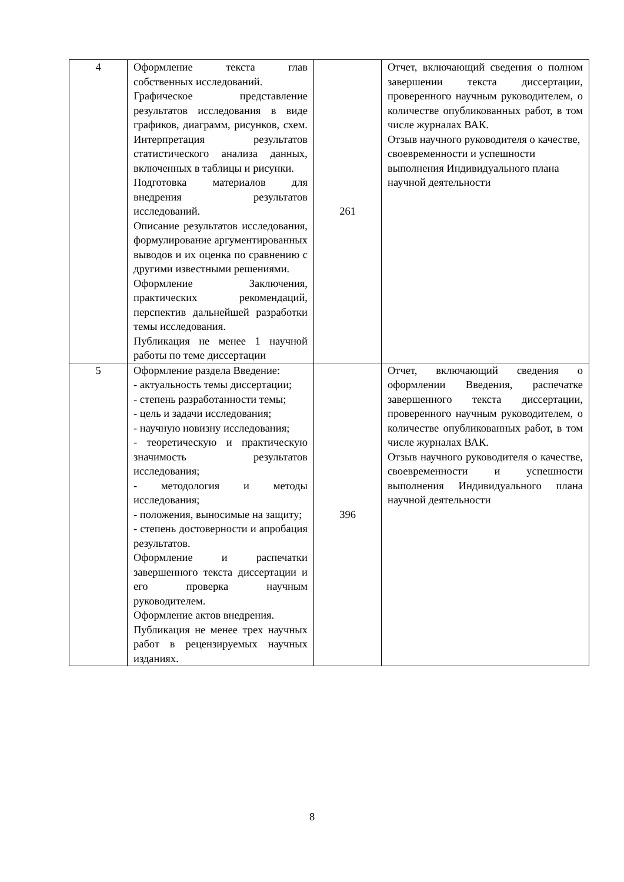| 4 | Оформление текста глав собственных исследований. Графическое представление результатов исследования в виде графиков, диаграмм, рисунков, схем. Интерпретация результатов статистического анализа данных, включенных в таблицы и рисунки. Подготовка материалов для внедрения результатов исследований. Описание результатов исследования, формулирование аргументированных выводов и их оценка по сравнению с другими известными решениями. Оформление Заключения, практических рекомендаций, перспектив дальнейшей разработки темы исследования. Публикация не менее 1 научной работы по теме диссертации | 261 | Отчет, включающий сведения о полном завершении текста диссертации, проверенного научным руководителем, о количестве опубликованных работ, в том числе журналах ВАК. Отзыв научного руководителя о качестве, своевременности и успешности выполнения Индивидуального плана научной деятельности |
| 5 | Оформление раздела Введение: - актуальность темы диссертации; - степень разработанности темы; - цель и задачи исследования; - научную новизну исследования; - теоретическую и практическую значимость результатов исследования; - методология и методы исследования; - положения, выносимые на защиту; - степень достоверности и апробация результатов. Оформление и распечатки завершенного текста диссертации и его проверка научным руководителем. Оформление актов внедрения. Публикация не менее трех научных работ в рецензируемых научных изданиях. | 396 | Отчет, включающий сведения о оформлении Введения, распечатке завершенного текста диссертации, проверенного научным руководителем, о количестве опубликованных работ, в том числе журналах ВАК. Отзыв научного руководителя о качестве, своевременности и успешности выполнения Индивидуального плана научной деятельности |
8